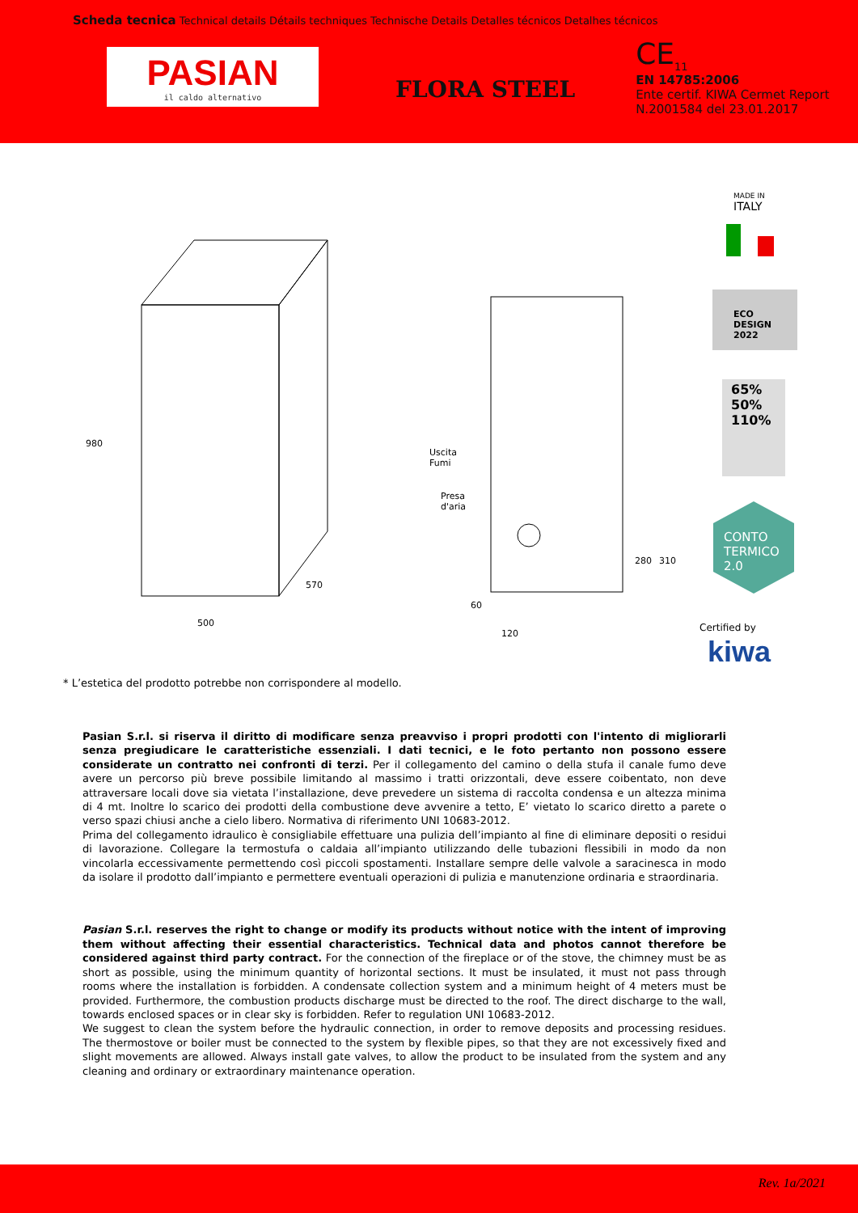Scheda tecnica Technical details Détails techniques Technische Details Detalles técnicos Detalhes técnicos
PASIAN
il caldo alternativo
FLORA STEEL
CE<sub>11</sub>
EN 14785:2006
Ente certif. KIWA Cermet Report
N.2001584 del 23.01.2017
980
500
570
Uscita
Fumi
Presa
d'aria
60
120
280 310
MADE IN
ITALY
ECO
DESIGN
2022
65%
50%
110%
CONTO
TERMICO
2.0
Certified by
kiwa
* L’estetica del prodotto potrebbe non corrispondere al modello.
Pasian S.r.l. si riserva il diritto di modificare senza preavviso i propri prodotti con l'intento di migliorarli senza pregiudicare le caratteristiche essenziali. I dati tecnici, e le foto pertanto non possono essere considerate un contratto nei confronti di terzi. Per il collegamento del camino o della stufa il canale fumo deve avere un percorso più breve possibile limitando al massimo i tratti orizzontali, deve essere coibentato, non deve attraversare locali dove sia vietata l’installazione, deve prevedere un sistema di raccolta condensa e un altezza minima di 4 mt. Inoltre lo scarico dei prodotti della combustione deve avvenire a tetto, E’ vietato lo scarico diretto a parete o verso spazi chiusi anche a cielo libero. Normativa di riferimento UNI 10683-2012.
Prima del collegamento idraulico è consigliabile effettuare una pulizia dell’impianto al fine di eliminare depositi o residui di lavorazione. Collegare la termostufa o caldaia all’impianto utilizzando delle tubazioni flessibili in modo da non vincolarla eccessivamente permettendo così piccoli spostamenti. Installare sempre delle valvole a saracinesca in modo da isolare il prodotto dall’impianto e permettere eventuali operazioni di pulizia e manutenzione ordinaria e straordinaria.
Pasian S.r.l. reserves the right to change or modify its products without notice with the intent of improving them without affecting their essential characteristics. Technical data and photos cannot therefore be considered against third party contract. For the connection of the fireplace or of the stove, the chimney must be as short as possible, using the minimum quantity of horizontal sections. It must be insulated, it must not pass through rooms where the installation is forbidden. A condensate collection system and a minimum height of 4 meters must be provided. Furthermore, the combustion products discharge must be directed to the roof. The direct discharge to the wall, towards enclosed spaces or in clear sky is forbidden. Refer to regulation UNI 10683-2012.
We suggest to clean the system before the hydraulic connection, in order to remove deposits and processing residues. The thermostove or boiler must be connected to the system by flexible pipes, so that they are not excessively fixed and slight movements are allowed. Always install gate valves, to allow the product to be insulated from the system and any cleaning and ordinary or extraordinary maintenance operation.
Rev. 1a/2021